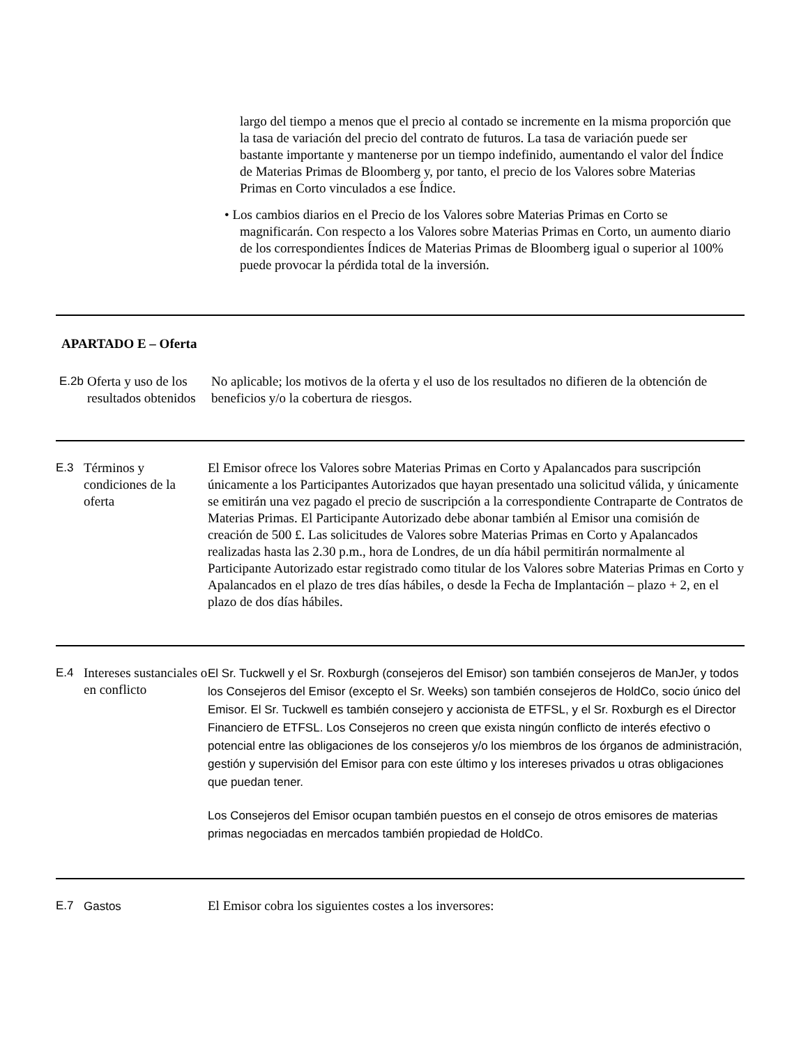largo del tiempo a menos que el precio al contado se incremente en la misma proporción que la tasa de variación del precio del contrato de futuros. La tasa de variación puede ser bastante importante y mantenerse por un tiempo indefinido, aumentando el valor del Índice de Materias Primas de Bloomberg y, por tanto, el precio de los Valores sobre Materias Primas en Corto vinculados a ese Índice.
• Los cambios diarios en el Precio de los Valores sobre Materias Primas en Corto se magnificarán. Con respecto a los Valores sobre Materias Primas en Corto, un aumento diario de los correspondientes Índices de Materias Primas de Bloomberg igual o superior al 100% puede provocar la pérdida total de la inversión.
APARTADO E – Oferta
| E.2b | Oferta y uso de los resultados obtenidos | No aplicable; los motivos de la oferta y el uso de los resultados no difieren de la obtención de beneficios y/o la cobertura de riesgos. |
| E.3 | Términos y condiciones de la oferta | El Emisor ofrece los Valores sobre Materias Primas en Corto y Apalancados para suscripción únicamente a los Participantes Autorizados que hayan presentado una solicitud válida, y únicamente se emitirán una vez pagado el precio de suscripción a la correspondiente Contraparte de Contratos de Materias Primas. El Participante Autorizado debe abonar también al Emisor una comisión de creación de 500 £. Las solicitudes de Valores sobre Materias Primas en Corto y Apalancados realizadas hasta las 2.30 p.m., hora de Londres, de un día hábil permitirán normalmente al Participante Autorizado estar registrado como titular de los Valores sobre Materias Primas en Corto y Apalancados en el plazo de tres días hábiles, o desde la Fecha de Implantación – plazo + 2, en el plazo de dos días hábiles. |
| E.4 | Intereses sustanciales o en conflicto | El Sr. Tuckwell y el Sr. Roxburgh (consejeros del Emisor) son también consejeros de ManJer, y todos los Consejeros del Emisor (excepto el Sr. Weeks) son también consejeros de HoldCo, socio único del Emisor. El Sr. Tuckwell es también consejero y accionista de ETFSL, y el Sr. Roxburgh es el Director Financiero de ETFSL. Los Consejeros no creen que exista ningún conflicto de interés efectivo o potencial entre las obligaciones de los consejeros y/o los miembros de los órganos de administración, gestión y supervisión del Emisor para con este último y los intereses privados u otras obligaciones que puedan tener. Los Consejeros del Emisor ocupan también puestos en el consejo de otros emisores de materias primas negociadas en mercados también propiedad de HoldCo. |
| E.7 | Gastos | El Emisor cobra los siguientes costes a los inversores: |